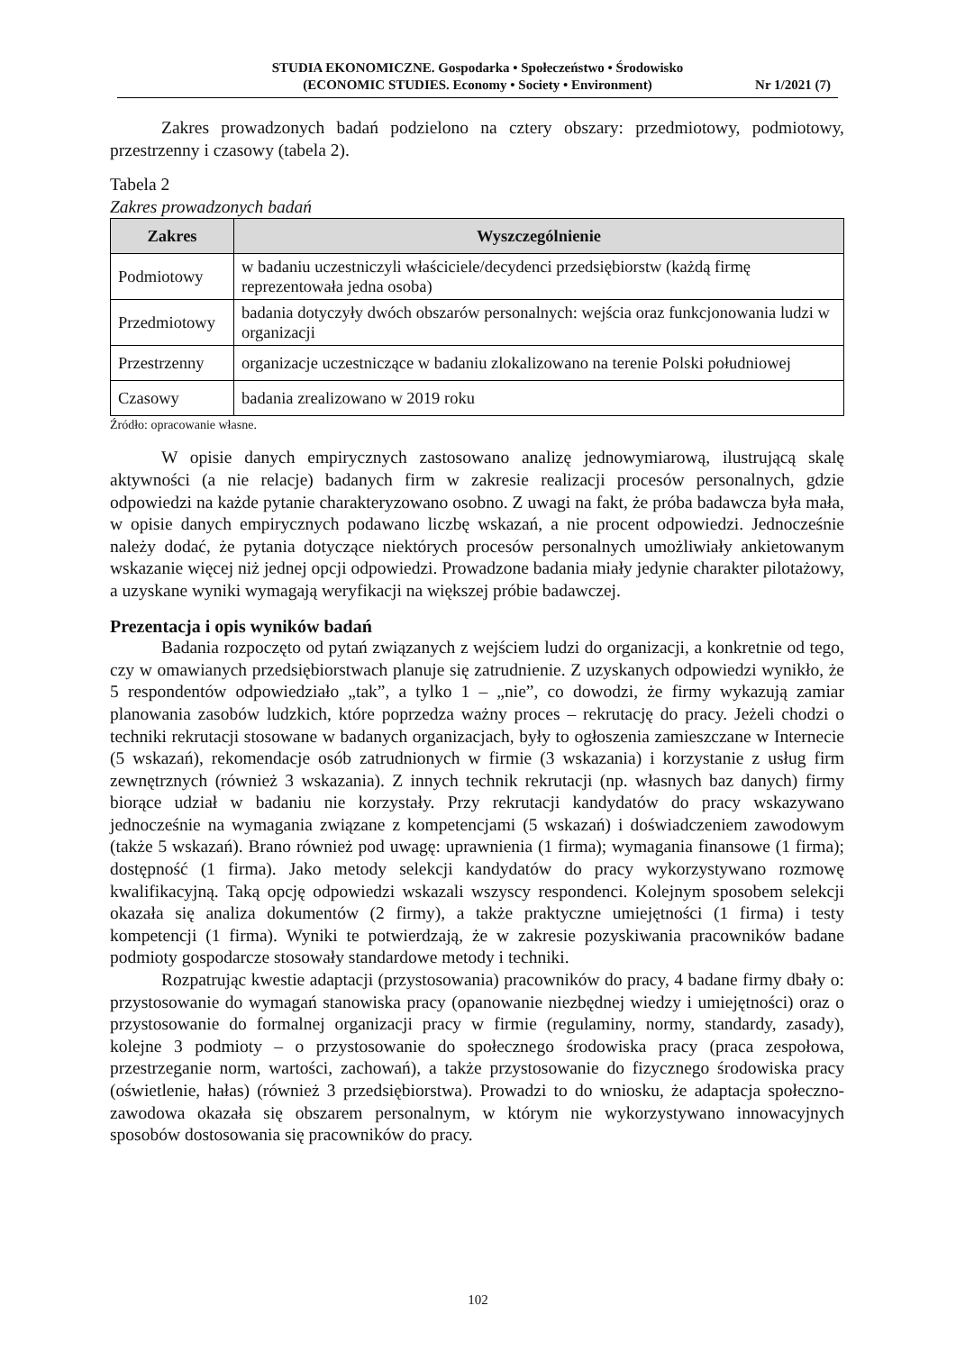STUDIA EKONOMICZNE. Gospodarka • Społeczeństwo • Środowisko
(ECONOMIC STUDIES. Economy • Society • Environment)
Nr 1/2021 (7)
Zakres prowadzonych badań podzielono na cztery obszary: przedmiotowy, podmiotowy, przestrzenny i czasowy (tabela 2).
Tabela 2
Zakres prowadzonych badań
| Zakres | Wyszczególnienie |
| --- | --- |
| Podmiotowy | w badaniu uczestniczyli właściciele/decydenci przedsiębiorstw (każdą firmę reprezentowała jedna osoba) |
| Przedmiotowy | badania dotyczyły dwóch obszarów personalnych: wejścia oraz funkcjonowania ludzi w organizacji |
| Przestrzenny | organizacje uczestniczące w badaniu zlokalizowano na terenie Polski południowej |
| Czasowy | badania zrealizowano w 2019 roku |
Źródło: opracowanie własne.
W opisie danych empirycznych zastosowano analizę jednowymiarową, ilustrującą skalę aktywności (a nie relacje) badanych firm w zakresie realizacji procesów personalnych, gdzie odpowiedzi na każde pytanie charakteryzowano osobno. Z uwagi na fakt, że próba badawcza była mała, w opisie danych empirycznych podawano liczbę wskazań, a nie procent odpowiedzi. Jednocześnie należy dodać, że pytania dotyczące niektórych procesów personalnych umożliwiały ankietowanym wskazanie więcej niż jednej opcji odpowiedzi. Prowadzone badania miały jedynie charakter pilotażowy, a uzyskane wyniki wymagają weryfikacji na większej próbie badawczej.
Prezentacja i opis wyników badań
Badania rozpoczęto od pytań związanych z wejściem ludzi do organizacji, a konkretnie od tego, czy w omawianych przedsiębiorstwach planuje się zatrudnienie. Z uzyskanych odpowiedzi wynikło, że 5 respondentów odpowiedziało „tak”, a tylko 1 – „nie”, co dowodzi, że firmy wykazują zamiar planowania zasobów ludzkich, które poprzedza ważny proces – rekrutację do pracy. Jeżeli chodzi o techniki rekrutacji stosowane w badanych organizacjach, były to ogłoszenia zamieszczane w Internecie (5 wskazań), rekomendacje osób zatrudnionych w firmie (3 wskazania) i korzystanie z usług firm zewnętrznych (również 3 wskazania). Z innych technik rekrutacji (np. własnych baz danych) firmy biorące udział w badaniu nie korzystały. Przy rekrutacji kandydatów do pracy wskazywano jednocześnie na wymagania związane z kompetencjami (5 wskazań) i doświadczeniem zawodowym (także 5 wskazań). Brano również pod uwagę: uprawnienia (1 firma); wymagania finansowe (1 firma); dostępność (1 firma). Jako metody selekcji kandydatów do pracy wykorzystywano rozmowę kwalifikacyjną. Taką opcję odpowiedzi wskazali wszyscy respondenci. Kolejnym sposobem selekcji okazała się analiza dokumentów (2 firmy), a także praktyczne umiejętności (1 firma) i testy kompetencji (1 firma). Wyniki te potwierdzają, że w zakresie pozyskiwania pracowników badane podmioty gospodarcze stosowały standardowe metody i techniki.
Rozpatrując kwestie adaptacji (przystosowania) pracowników do pracy, 4 badane firmy dbały o: przystosowanie do wymagań stanowiska pracy (opanowanie niezbędnej wiedzy i umiejętności) oraz o przystosowanie do formalnej organizacji pracy w firmie (regulaminy, normy, standardy, zasady), kolejne 3 podmioty – o przystosowanie do społecznego środowiska pracy (praca zespołowa, przestrzeganie norm, wartości, zachowań), a także przystosowanie do fizycznego środowiska pracy (oświetlenie, hałas) (również 3 przedsiębiorstwa). Prowadzi to do wniosku, że adaptacja społeczno-zawodowa okazała się obszarem personalnym, w którym nie wykorzystywano innowacyjnych sposobów dostosowania się pracowników do pracy.
102